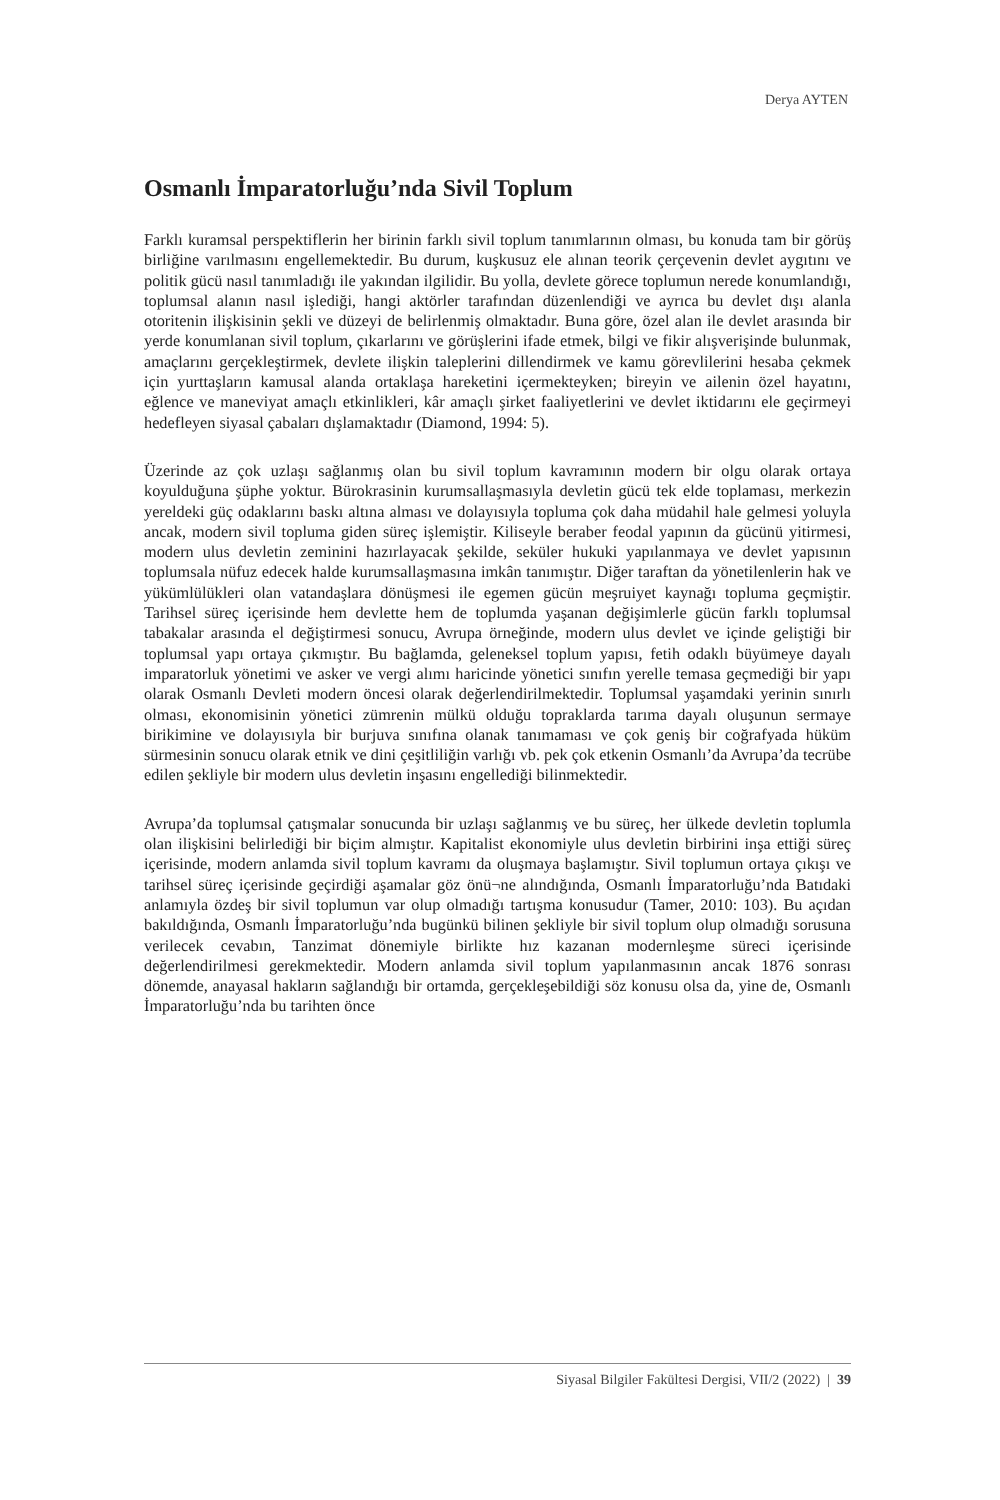Derya AYTEN
Osmanlı İmparatorluğu’nda Sivil Toplum
Farklı kuramsal perspektiflerin her birinin farklı sivil toplum tanımlarının olması, bu konuda tam bir görüş birliğine varılmasını engellemektedir. Bu durum, kuşkusuz ele alınan teorik çerçevenin devlet aygıtını ve politik gücü nasıl tanımladığı ile yakından ilgilidir. Bu yolla, devlete görece toplumun nerede konumlandığı, toplumsal alanın nasıl işlediği, hangi aktörler tarafından düzenlendiği ve ayrıca bu devlet dışı alanla otoritenin ilişkisinin şekli ve düzeyi de belirlenmiş olmaktadır. Buna göre, özel alan ile devlet arasında bir yerde konumlanan sivil toplum, çıkarlarını ve görüşlerini ifade etmek, bilgi ve fikir alışverişinde bulunmak, amaçlarını gerçekleştirmek, devlete ilişkin taleplerini dillendirmek ve kamu görevlilerini hesaba çekmek için yurttaşların kamusal alanda ortaklaşa hareketini içermekteyken; bireyin ve ailenin özel hayatını, eğlence ve maneviyat amaçlı etkinlikleri, kâr amaçlı şirket faaliyetlerini ve devlet iktidarını ele geçirmeyi hedefleyen siyasal çabaları dışlamaktadır (Diamond, 1994: 5).
Üzerinde az çok uzlaşı sağlanmış olan bu sivil toplum kavramının modern bir olgu olarak ortaya koyulduğuna şüphe yoktur. Bürokrasinin kurumsallaşmasıyla devletin gücü tek elde toplaması, merkezin yereldeki güç odaklarını baskı altına alması ve dolayısıyla topluma çok daha müdahil hale gelmesi yoluyla ancak, modern sivil topluma giden süreç işlemiştir. Kiliseyle beraber feodal yapının da gücünü yitirmesi, modern ulus devletin zeminini hazırlayacak şekilde, seküler hukuki yapılanmaya ve devlet yapısının toplumsala nüfuz edecek halde kurumsallaşmasına imkân tanımıştır. Diğer taraftan da yönetilenlerin hak ve yükümlülükleri olan vatandaşlara dönüşmesi ile egemen gücün meşruiyet kaynağı topluma geçmiştir. Tarihsel süreç içerisinde hem devlette hem de toplumda yaşanan değişimlerle gücün farklı toplumsal tabakalar arasında el değiştirmesi sonucu, Avrupa örneğinde, modern ulus devlet ve içinde geliştiği bir toplumsal yapı ortaya çıkmıştır. Bu bağlamda, geleneksel toplum yapısı, fetih odaklı büyümeye dayalı imparatorluk yönetimi ve asker ve vergi alımı haricinde yönetici sınıfın yerelle temasa geçmediği bir yapı olarak Osmanlı Devleti modern öncesi olarak değerlendirilmektedir. Toplumsal yaşamdaki yerinin sınırlı olması, ekonomisinin yönetici zümrenin mülkü olduğu topraklarda tarıma dayalı oluşunun sermaye birikimine ve dolayısıyla bir burjuva sınıfına olanak tanımaması ve çok geniş bir coğrafyada hüküm sürmesinin sonucu olarak etnik ve dini çeşitliliğin varlığı vb. pek çok etkenin Osmanlı’da Avrupa’da tecrübe edilen şekliyle bir modern ulus devletin inşasını engellediği bilinmektedir.
Avrupa’da toplumsal çatışmalar sonucunda bir uzlaşı sağlanmış ve bu süreç, her ülkede devletin toplumla olan ilişkisini belirlediği bir biçim almıştır. Kapitalist ekonomiyle ulus devletin birbirini inşa ettiği süreç içerisinde, modern anlamda sivil toplum kavramı da oluşmaya başlamıştır. Sivil toplumun ortaya çıkışı ve tarihsel süreç içerisinde geçirdiği aşamalar göz önü¬ne alındığında, Osmanlı İmparatorluğu’nda Batıdaki anlamıyla özdeş bir sivil toplumun var olup olmadığı tartışma konusudur (Tamer, 2010: 103). Bu açıdan bakıldığında, Osmanlı İmparatorluğu’nda bugünkü bilinen şekliyle bir sivil toplum olup olmadığı sorusuna verilecek cevabın, Tanzimat dönemiyle birlikte hız kazanan modernleşme süreci içerisinde değerlendirilmesi gerekmektedir. Modern anlamda sivil toplum yapılanmasının ancak 1876 sonrası dönemde, anayasal hakların sağlandığı bir ortamda, gerçekleşebildiği söz konusu olsa da, yine de, Osmanlı İmparatorluğu’nda bu tarihten önce
Siyasal Bilgiler Fakültesi Dergisi, VII/2 (2022) | 39